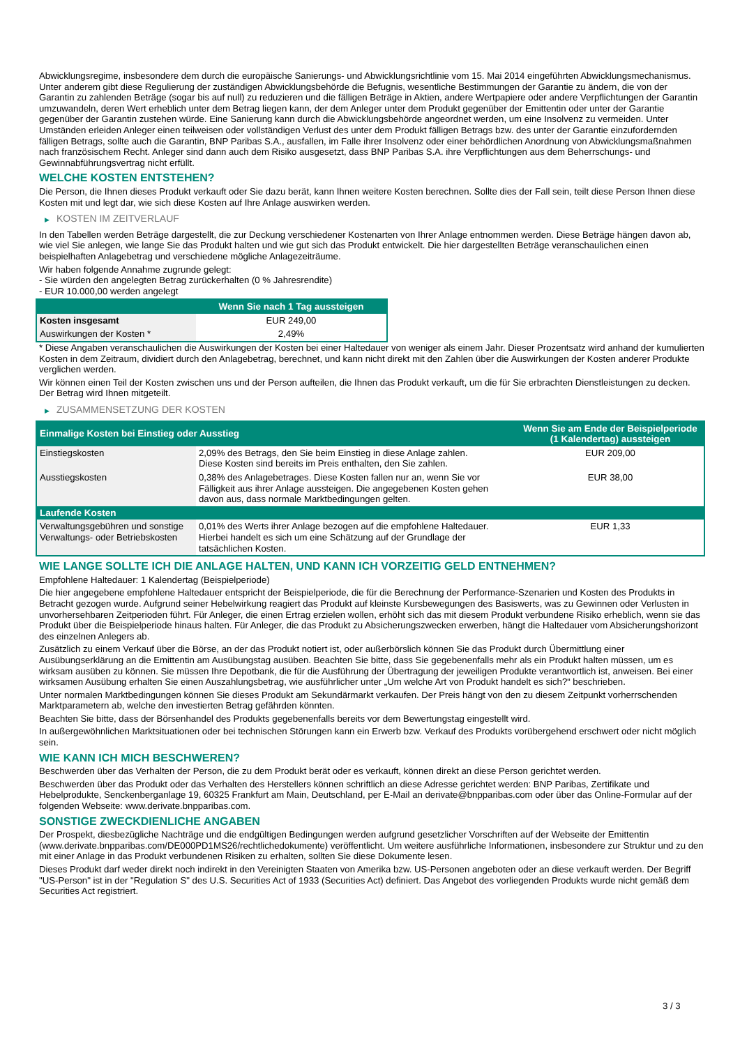Abwicklungsregime, insbesondere dem durch die europäische Sanierungs- und Abwicklungsrichtlinie vom 15. Mai 2014 eingeführten Abwicklungsmechanismus. Unter anderem gibt diese Regulierung der zuständigen Abwicklungsbehörde die Befugnis, wesentliche Bestimmungen der Garantie zu ändern, die von der Garantin zu zahlenden Beträge (sogar bis auf null) zu reduzieren und die fälligen Beträge in Aktien, andere Wertpapiere oder andere Verpflichtungen der Garantin umzuwandeln, deren Wert erheblich unter dem Betrag liegen kann, der dem Anleger unter dem Produkt gegenüber der Emittentin oder unter der Garantie gegenüber der Garantin zustehen würde. Eine Sanierung kann durch die Abwicklungsbehörde angeordnet werden, um eine Insolvenz zu vermeiden. Unter Umständen erleiden Anleger einen teilweisen oder vollständigen Verlust des unter dem Produkt fälligen Betrags bzw. des unter der Garantie einzufordernden fälligen Betrags, sollte auch die Garantin, BNP Paribas S.A., ausfallen, im Falle ihrer Insolvenz oder einer behördlichen Anordnung von Abwicklungsmaßnahmen nach französischem Recht. Anleger sind dann auch dem Risiko ausgesetzt, dass BNP Paribas S.A. ihre Verpflichtungen aus dem Beherrschungs- und Gewinnabführungsvertrag nicht erfüllt.
WELCHE KOSTEN ENTSTEHEN?
Die Person, die Ihnen dieses Produkt verkauft oder Sie dazu berät, kann Ihnen weitere Kosten berechnen. Sollte dies der Fall sein, teilt diese Person Ihnen diese Kosten mit und legt dar, wie sich diese Kosten auf Ihre Anlage auswirken werden.
▶ KOSTEN IM ZEITVERLAUF
In den Tabellen werden Beträge dargestellt, die zur Deckung verschiedener Kostenarten von Ihrer Anlage entnommen werden. Diese Beträge hängen davon ab, wie viel Sie anlegen, wie lange Sie das Produkt halten und wie gut sich das Produkt entwickelt. Die hier dargestellten Beträge veranschaulichen einen beispielhaften Anlagebetrag und verschiedene mögliche Anlagezeiträume.
Wir haben folgende Annahme zugrunde gelegt:
- Sie würden den angelegten Betrag zurückerhalten (0 % Jahresrendite)
- EUR 10.000,00 werden angelegt
| | Wenn Sie nach 1 Tag aussteigen |
| --- | --- |
| Kosten insgesamt | EUR 249,00 |
| Auswirkungen der Kosten * | 2,49% |
* Diese Angaben veranschaulichen die Auswirkungen der Kosten bei einer Haltedauer von weniger als einem Jahr. Dieser Prozentsatz wird anhand der kumulierten Kosten in dem Zeitraum, dividiert durch den Anlagebetrag, berechnet, und kann nicht direkt mit den Zahlen über die Auswirkungen der Kosten anderer Produkte verglichen werden.
Wir können einen Teil der Kosten zwischen uns und der Person aufteilen, die Ihnen das Produkt verkauft, um die für Sie erbrachten Dienstleistungen zu decken. Der Betrag wird Ihnen mitgeteilt.
▶ ZUSAMMENSETZUNG DER KOSTEN
| Einmalige Kosten bei Einstieg oder Ausstieg | | Wenn Sie am Ende der Beispielperiode (1 Kalendertag) aussteigen |
| --- | --- | --- |
| Einstiegskosten | 2,09% des Betrags, den Sie beim Einstieg in diese Anlage zahlen. Diese Kosten sind bereits im Preis enthalten, den Sie zahlen. | EUR 209,00 |
| Ausstiegskosten | 0,38% des Anlagebetrages. Diese Kosten fallen nur an, wenn Sie vor Fälligkeit aus ihrer Anlage aussteigen. Die angegebenen Kosten gehen davon aus, dass normale Marktbedingungen gelten. | EUR 38,00 |
| Laufende Kosten | | |
| Verwaltungsgebühren und sonstige Verwaltungs- oder Betriebskosten | 0,01% des Werts ihrer Anlage bezogen auf die empfohlene Haltedauer. Hierbei handelt es sich um eine Schätzung auf der Grundlage der tatsächlichen Kosten. | EUR 1,33 |
WIE LANGE SOLLTE ICH DIE ANLAGE HALTEN, UND KANN ICH VORZEITIG GELD ENTNEHMEN?
Empfohlene Haltedauer: 1 Kalendertag (Beispielperiode)
Die hier angegebene empfohlene Haltedauer entspricht der Beispielperiode, die für die Berechnung der Performance-Szenarien und Kosten des Produkts in Betracht gezogen wurde. Aufgrund seiner Hebelwirkung reagiert das Produkt auf kleinste Kursbewegungen des Basiswerts, was zu Gewinnen oder Verlusten in unvorhersehbaren Zeitperioden führt. Für Anleger, die einen Ertrag erzielen wollen, erhöht sich das mit diesem Produkt verbundene Risiko erheblich, wenn sie das Produkt über die Beispielperiode hinaus halten. Für Anleger, die das Produkt zu Absicherungszwecken erwerben, hängt die Haltedauer vom Absicherungshorizont des einzelnen Anlegers ab.
Zusätzlich zu einem Verkauf über die Börse, an der das Produkt notiert ist, oder außerbörslich können Sie das Produkt durch Übermittlung einer Ausübungserklärung an die Emittentin am Ausübungstag ausüben. Beachten Sie bitte, dass Sie gegebenenfalls mehr als ein Produkt halten müssen, um es wirksam ausüben zu können. Sie müssen Ihre Depotbank, die für die Ausführung der Übertragung der jeweiligen Produkte verantwortlich ist, anweisen. Bei einer wirksamen Ausübung erhalten Sie einen Auszahlungsbetrag, wie ausführlicher unter „Um welche Art von Produkt handelt es sich?“ beschrieben.
Unter normalen Marktbedingungen können Sie dieses Produkt am Sekundärmarkt verkaufen. Der Preis hängt von den zu diesem Zeitpunkt vorherrschenden Marktparametern ab, welche den investierten Betrag gefährden könnten.
Beachten Sie bitte, dass der Börsenhandel des Produkts gegebenenfalls bereits vor dem Bewertungstag eingestellt wird.
In außergewöhnlichen Marktsituationen oder bei technischen Störungen kann ein Erwerb bzw. Verkauf des Produkts vorübergehend erschwert oder nicht möglich sein.
WIE KANN ICH MICH BESCHWEREN?
Beschwerden über das Verhalten der Person, die zu dem Produkt berät oder es verkauft, können direkt an diese Person gerichtet werden.
Beschwerden über das Produkt oder das Verhalten des Herstellers können schriftlich an diese Adresse gerichtet werden: BNP Paribas, Zertifikate und Hebelprodukte, Senckenberganlage 19, 60325 Frankfurt am Main, Deutschland, per E-Mail an derivate@bnpparibas.com oder über das Online-Formular auf der folgenden Webseite: www.derivate.bnpparibas.com.
SONSTIGE ZWECKDIENLICHE ANGABEN
Der Prospekt, diesbezügliche Nachträge und die endgültigen Bedingungen werden aufgrund gesetzlicher Vorschriften auf der Webseite der Emittentin (www.derivate.bnpparibas.com/DE000PD1MS26/rechtlichedokumente) veröffentlicht. Um weitere ausführliche Informationen, insbesondere zur Struktur und zu den mit einer Anlage in das Produkt verbundenen Risiken zu erhalten, sollten Sie diese Dokumente lesen.
Dieses Produkt darf weder direkt noch indirekt in den Vereinigten Staaten von Amerika bzw. US-Personen angeboten oder an diese verkauft werden. Der Begriff "US-Person" ist in der "Regulation S" des U.S. Securities Act of 1933 (Securities Act) definiert. Das Angebot des vorliegenden Produkts wurde nicht gemäß dem Securities Act registriert.
3 / 3